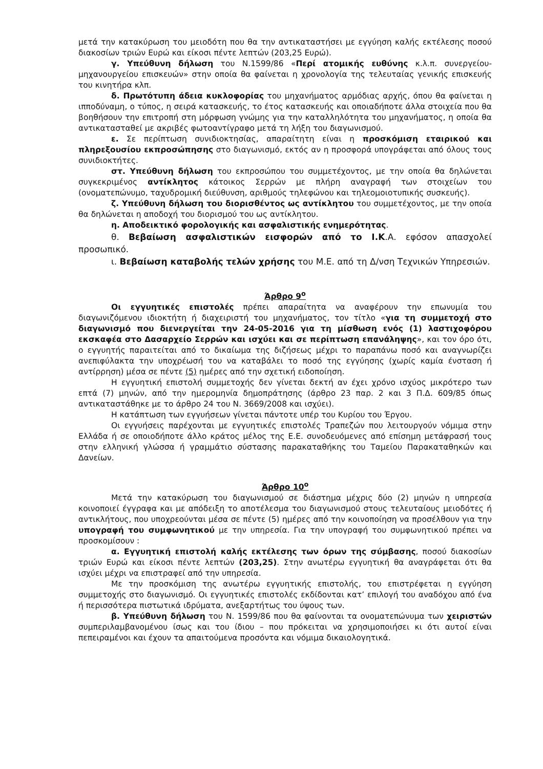μετά την κατακύρωση του μειοδότη που θα την αντικαταστήσει με εγγύηση καλής εκτέλεσης ποσού διακοσίων τριών Ευρώ και είκοσι πέντε λεπτών (203,25 Ευρώ).
γ. Υπεύθυνη δήλωση του Ν.1599/86 «Περί ατομικής ευθύνης κ.λ.π. συνεργείου-μηχανουργείου επισκευών» στην οποία θα φαίνεται η χρονολογία της τελευταίας γενικής επισκευής του κινητήρα κλπ.
δ. Πρωτότυπη άδεια κυκλοφορίας του μηχανήματος αρμόδιας αρχής, όπου θα φαίνεται η ιπποδύναμη, ο τύπος, η σειρά κατασκευής, το έτος κατασκευής και οποιαδήποτε άλλα στοιχεία που θα βοηθήσουν την επιτροπή στη μόρφωση γνώμης για την καταλληλότητα του μηχανήματος, η οποία θα αντικατασταθεί με ακριβές φωτοαντίγραφο μετά τη λήξη του διαγωνισμού.
ε. Σε περίπτωση συνιδιοκτησίας, απαραίτητη είναι η προσκόμιση εταιρικού και πληρεξουσίου εκπροσώπησης στο διαγωνισμό, εκτός αν η προσφορά υπογράφεται από όλους τους συνιδιοκτήτες.
στ. Υπεύθυνη δήλωση του εκπροσώπου του συμμετέχοντος, με την οποία θα δηλώνεται συγκεκριμένος αντίκλητος κάτοικος Σερρών με πλήρη αναγραφή των στοιχείων του (ονοματεπώνυμο, ταχυδρομική διεύθυνση, αριθμούς τηλεφώνου και τηλεομοιοτυπικής συσκευής).
ζ. Υπεύθυνη δήλωση του διορισθέντος ως αντίκλητου του συμμετέχοντος, με την οποία θα δηλώνεται η αποδοχή του διορισμού του ως αντίκλητου.
η. Αποδεικτικό φορολογικής και ασφαλιστικής ενημερότητας.
θ. Βεβαίωση ασφαλιστικών εισφορών από το Ι.Κ.Α. εφόσον απασχολεί προσωπικό.
ι. Βεβαίωση καταβολής τελών χρήσης του Μ.Ε. από τη Δ/νση Τεχνικών Υπηρεσιών.
Άρθρο 9<sup>ο</sup>
Οι εγγυητικές επιστολές πρέπει απαραίτητα να αναφέρουν την επωνυμία του διαγωνιζόμενου ιδιοκτήτη ή διαχειριστή του μηχανήματος, τον τίτλο «για τη συμμετοχή στο διαγωνισμό που διενεργείται την 24-05-2016 για τη μίσθωση ενός (1) λαστιχοφόρου εκσκαφέα στο Δασαρχείο Σερρών και ισχύει και σε περίπτωση επανάληψης», και τον όρο ότι, ο εγγυητής παραιτείται από το δικαίωμα της διζήσεως μέχρι το παραπάνω ποσό και αναγνωρίζει ανεπιφύλακτα την υποχρέωσή του να καταβάλει το ποσό της εγγύησης (χωρίς καμία ένσταση ή αντίρρηση) μέσα σε πέντε (5) ημέρες από την σχετική ειδοποίηση.
Η εγγυητική επιστολή συμμετοχής δεν γίνεται δεκτή αν έχει χρόνο ισχύος μικρότερο των επτά (7) μηνών, από την ημερομηνία δημοπράτησης (άρθρο 23 παρ. 2 και 3 Π.Δ. 609/85 όπως αντικαταστάθηκε με το άρθρο 24 του Ν. 3669/2008 και ισχύει).
Η κατάπτωση των εγγυήσεων γίνεται πάντοτε υπέρ του Κυρίου του Έργου.
Οι εγγυήσεις παρέχονται με εγγυητικές επιστολές Τραπεζών που λειτουργούν νόμιμα στην Ελλάδα ή σε οποιοδήποτε άλλο κράτος μέλος της Ε.Ε. συνοδευόμενες από επίσημη μετάφρασή τους στην ελληνική γλώσσα ή γραμμάτιο σύστασης παρακαταθήκης του Ταμείου Παρακαταθηκών και Δανείων.
Άρθρο 10<sup>ο</sup>
Μετά την κατακύρωση του διαγωνισμού σε διάστημα μέχρις δύο (2) μηνών η υπηρεσία κοινοποιεί έγγραφα και με απόδειξη το αποτέλεσμα του διαγωνισμού στους τελευταίους μειοδότες ή αντικλήτους, που υποχρεούνται μέσα σε πέντε (5) ημέρες από την κοινοποίηση να προσέλθουν για την υπογραφή του συμφωνητικού με την υπηρεσία. Για την υπογραφή του συμφωνητικού πρέπει να προσκομίσουν :
α. Εγγυητική επιστολή καλής εκτέλεσης των όρων της σύμβασης, ποσού διακοσίων τριών Ευρώ και είκοσι πέντε λεπτών (203,25). Στην ανωτέρω εγγυητική θα αναγράφεται ότι θα ισχύει μέχρι να επιστραφεί από την υπηρεσία.
Με την προσκόμιση της ανωτέρω εγγυητικής επιστολής, του επιστρέφεται η εγγύηση συμμετοχής στο διαγωνισμό. Οι εγγυητικές επιστολές εκδίδονται κατ’ επιλογή του αναδόχου από ένα ή περισσότερα πιστωτικά ιδρύματα, ανεξαρτήτως του ύψους των.
β. Υπεύθυνη δήλωση του Ν. 1599/86 που θα φαίνονται τα ονοματεπώνυμα των χειριστών συμπεριλαμβανομένου ίσως και του ίδιου – που πρόκειται να χρησιμοποιήσει κι ότι αυτοί είναι πεπειραμένοι και έχουν τα απαιτούμενα προσόντα και νόμιμα δικαιολογητικά.